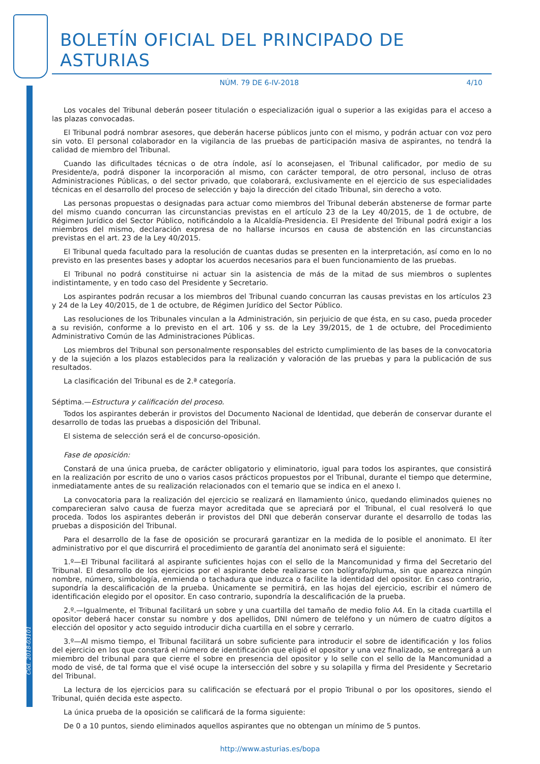Cód. 2018-03101
BOLETÍN OFICIAL DEL PRINCIPADO DE ASTURIAS
NÚM. 79 DE 6-IV-2018 4/10
Los vocales del Tribunal deberán poseer titulación o especialización igual o superior a las exigidas para el acceso a las plazas convocadas.
El Tribunal podrá nombrar asesores, que deberán hacerse públicos junto con el mismo, y podrán actuar con voz pero sin voto. El personal colaborador en la vigilancia de las pruebas de participación masiva de aspirantes, no tendrá la calidad de miembro del Tribunal.
Cuando las dificultades técnicas o de otra índole, así lo aconsejasen, el Tribunal calificador, por medio de su Presidente/a, podrá disponer la incorporación al mismo, con carácter temporal, de otro personal, incluso de otras Administraciones Públicas, o del sector privado, que colaborará, exclusivamente en el ejercicio de sus especialidades técnicas en el desarrollo del proceso de selección y bajo la dirección del citado Tribunal, sin derecho a voto.
Las personas propuestas o designadas para actuar como miembros del Tribunal deberán abstenerse de formar parte del mismo cuando concurran las circunstancias previstas en el artículo 23 de la Ley 40/2015, de 1 de octubre, de Régimen Jurídico del Sector Público, notificándolo a la Alcaldía-Presidencia. El Presidente del Tribunal podrá exigir a los miembros del mismo, declaración expresa de no hallarse incursos en causa de abstención en las circunstancias previstas en el art. 23 de la Ley 40/2015.
El Tribunal queda facultado para la resolución de cuantas dudas se presenten en la interpretación, así como en lo no previsto en las presentes bases y adoptar los acuerdos necesarios para el buen funcionamiento de las pruebas.
El Tribunal no podrá constituirse ni actuar sin la asistencia de más de la mitad de sus miembros o suplentes indistintamente, y en todo caso del Presidente y Secretario.
Los aspirantes podrán recusar a los miembros del Tribunal cuando concurran las causas previstas en los artículos 23 y 24 de la Ley 40/2015, de 1 de octubre, de Régimen Jurídico del Sector Público.
Las resoluciones de los Tribunales vinculan a la Administración, sin perjuicio de que ésta, en su caso, pueda proceder a su revisión, conforme a lo previsto en el art. 106 y ss. de la Ley 39/2015, de 1 de octubre, del Procedimiento Administrativo Común de las Administraciones Públicas.
Los miembros del Tribunal son personalmente responsables del estricto cumplimiento de las bases de la convocatoria y de la sujeción a los plazos establecidos para la realización y valoración de las pruebas y para la publicación de sus resultados.
La clasificación del Tribunal es de 2.ª categoría.
Séptima.—Estructura y calificación del proceso.
Todos los aspirantes deberán ir provistos del Documento Nacional de Identidad, que deberán de conservar durante el desarrollo de todas las pruebas a disposición del Tribunal.
El sistema de selección será el de concurso-oposición.
Fase de oposición:
Constará de una única prueba, de carácter obligatorio y eliminatorio, igual para todos los aspirantes, que consistirá en la realización por escrito de uno o varios casos prácticos propuestos por el Tribunal, durante el tiempo que determine, inmediatamente antes de su realización relacionados con el temario que se indica en el anexo I.
La convocatoria para la realización del ejercicio se realizará en llamamiento único, quedando eliminados quienes no comparecieran salvo causa de fuerza mayor acreditada que se apreciará por el Tribunal, el cual resolverá lo que proceda. Todos los aspirantes deberán ir provistos del DNI que deberán conservar durante el desarrollo de todas las pruebas a disposición del Tribunal.
Para el desarrollo de la fase de oposición se procurará garantizar en la medida de lo posible el anonimato. El íter administrativo por el que discurrirá el procedimiento de garantía del anonimato será el siguiente:
1.º—El Tribunal facilitará al aspirante suficientes hojas con el sello de la Mancomunidad y firma del Secretario del Tribunal. El desarrollo de los ejercicios por el aspirante debe realizarse con bolígrafo/pluma, sin que aparezca ningún nombre, número, simbología, enmienda o tachadura que induzca o facilite la identidad del opositor. En caso contrario, supondría la descalificación de la prueba. Únicamente se permitirá, en las hojas del ejercicio, escribir el número de identificación elegido por el opositor. En caso contrario, supondría la descalificación de la prueba.
2.º.—Igualmente, el Tribunal facilitará un sobre y una cuartilla del tamaño de medio folio A4. En la citada cuartilla el opositor deberá hacer constar su nombre y dos apellidos, DNI número de teléfono y un número de cuatro dígitos a elección del opositor y acto seguido introducir dicha cuartilla en el sobre y cerrarlo.
3.º—Al mismo tiempo, el Tribunal facilitará un sobre suficiente para introducir el sobre de identificación y los folios del ejercicio en los que constará el número de identificación que eligió el opositor y una vez finalizado, se entregará a un miembro del tribunal para que cierre el sobre en presencia del opositor y lo selle con el sello de la Mancomunidad a modo de visé, de tal forma que el visé ocupe la intersección del sobre y su solapilla y firma del Presidente y Secretario del Tribunal.
La lectura de los ejercicios para su calificación se efectuará por el propio Tribunal o por los opositores, siendo el Tribunal, quién decida este aspecto.
La única prueba de la oposición se calificará de la forma siguiente:
De 0 a 10 puntos, siendo eliminados aquellos aspirantes que no obtengan un mínimo de 5 puntos.
http://www.asturias.es/bopa